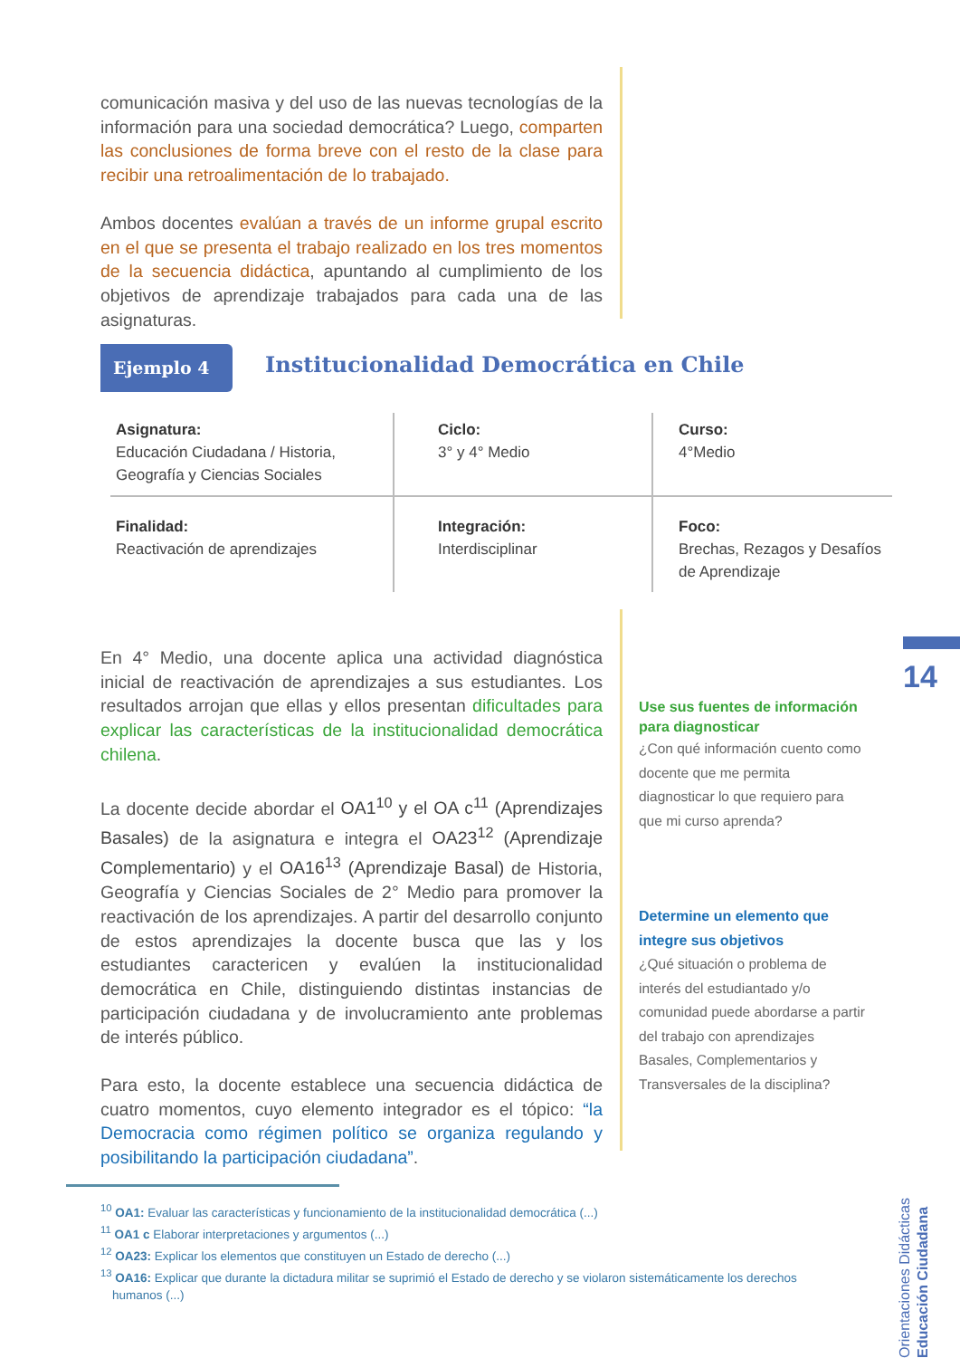comunicación masiva y del uso de las nuevas tecnologías de la información para una sociedad democrática? Luego, comparten las conclusiones de forma breve con el resto de la clase para recibir una retroalimentación de lo trabajado.
Ambos docentes evalúan a través de un informe grupal escrito en el que se presenta el trabajo realizado en los tres momentos de la secuencia didáctica, apuntando al cumplimiento de los objetivos de aprendizaje trabajados para cada una de las asignaturas.
Ejemplo 4
Institucionalidad Democrática en Chile
| Asignatura: Educación Ciudadana / Historia, Geografía y Ciencias Sociales | Ciclo: 3° y 4° Medio | Curso: 4°Medio |
| Finalidad: Reactivación de aprendizajes | Integración: Interdisciplinar | Foco: Brechas, Rezagos y Desafíos de Aprendizaje |
En 4° Medio, una docente aplica una actividad diagnóstica inicial de reactivación de aprendizajes a sus estudiantes. Los resultados arrojan que ellas y ellos presentan dificultades para explicar las características de la institucionalidad democrática chilena.
La docente decide abordar el OA1<sup>10</sup> y el OA c<sup>11</sup> (Aprendizajes Basales) de la asignatura e integra el OA23<sup>12</sup> (Aprendizaje Complementario) y el OA16<sup>13</sup> (Aprendizaje Basal) de Historia, Geografía y Ciencias Sociales de 2° Medio para promover la reactivación de los aprendizajes. A partir del desarrollo conjunto de estos aprendizajes la docente busca que las y los estudiantes caractericen y evalúen la institucionalidad democrática en Chile, distinguiendo distintas instancias de participación ciudadana y de involucramiento ante problemas de interés público.
Para esto, la docente establece una secuencia didáctica de cuatro momentos, cuyo elemento integrador es el tópico: “la Democracia como régimen político se organiza regulando y posibilitando la participación ciudadana”.
Use sus fuentes de información para diagnosticar
¿Con qué información cuento como docente que me permita diagnosticar lo que requiero para que mi curso aprenda?
Determine un elemento que integre sus objetivos
¿Qué situación o problema de interés del estudiantado y/o comunidad puede abordarse a partir del trabajo con aprendizajes Basales, Complementarios y Transversales de la disciplina?
14
Orientaciones Didácticas Educación Ciudadana
<sup>10</sup> OA1: Evaluar las características y funcionamiento de la institucionalidad democrática (...)
<sup>11</sup> OA1 c Elaborar interpretaciones y argumentos (...)
<sup>12</sup> OA23: Explicar los elementos que constituyen un Estado de derecho (...)
<sup>13</sup> OA16: Explicar que durante la dictadura militar se suprimió el Estado de derecho y se violaron sistemáticamente los derechos humanos (...)